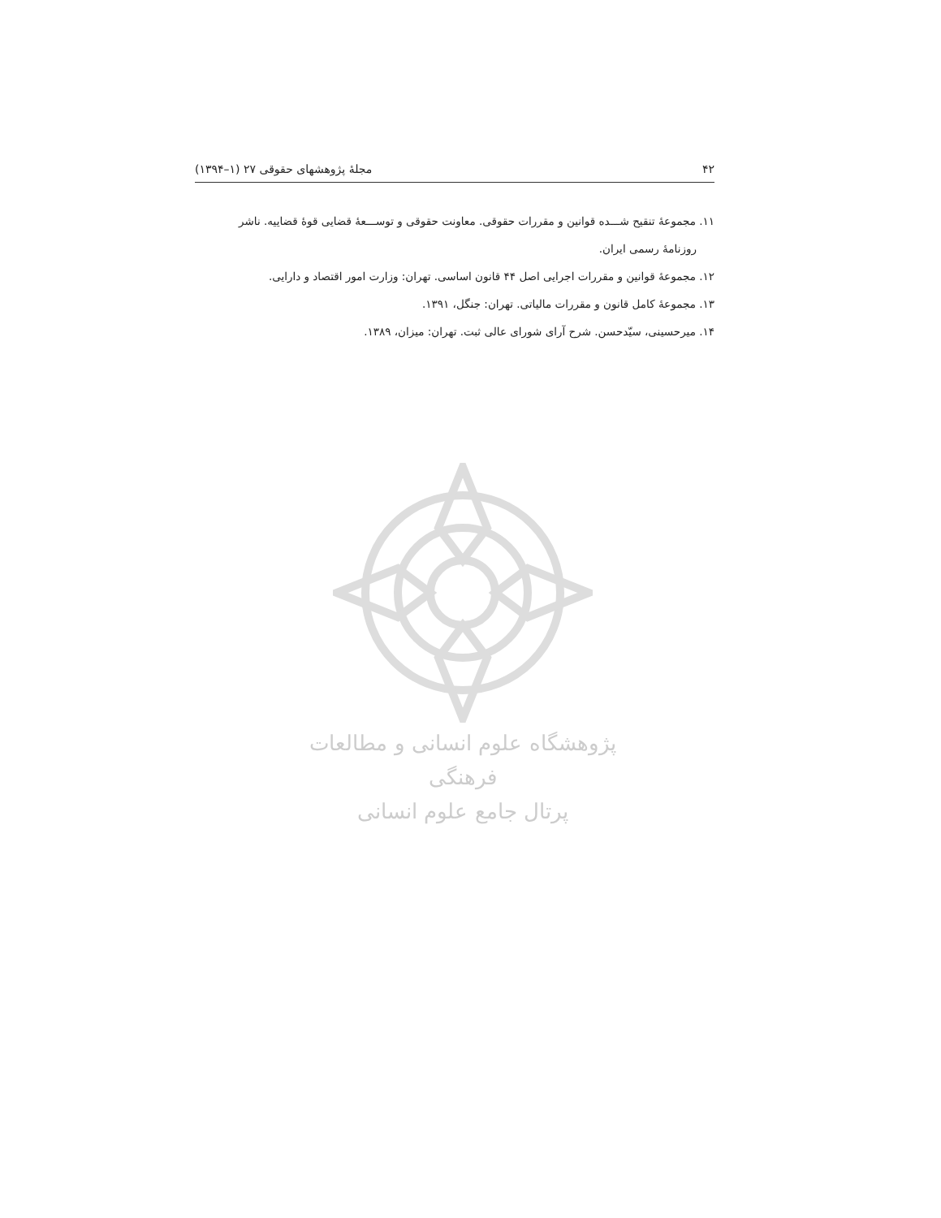۴۲ مجلهٔ پژوهشهای حقوقی ۲۷ (۱–۱۳۹۴)
۱۱. مجموعهٔ تنقیح شـــده قوانین و مقررات حقوقی. معاونت حقوقی و توســـعهٔ قضایی قوهٔ قضاییه. ناشر
روزنامهٔ رسمی ایران.
۱۲. مجموعهٔ قوانین و مقررات اجرایی اصل ۴۴ قانون اساسی. تهران: وزارت امور اقتصاد و دارایی.
۱۳. مجموعهٔ کامل قانون و مقررات مالیاتی. تهران: جنگل، ۱۳۹۱.
۱۴. میرحسینی، سیّدحسن. شرح آرای شورای عالی ثبت. تهران: میزان، ۱۳۸۹.
پژوهشگاه علوم انسانی و مطالعات فرهنگی
پرتال جامع علوم انسانی